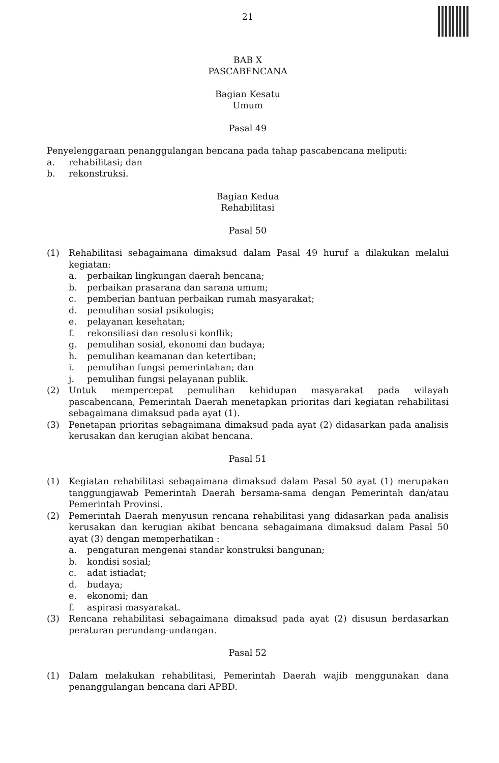21
BAB X
PASCABENCANA
Bagian Kesatu
Umum
Pasal 49
Penyelenggaraan penanggulangan bencana pada tahap pascabencana meliputi:
a. rehabilitasi; dan
b. rekonstruksi.
Bagian Kedua
Rehabilitasi
Pasal 50
(1) Rehabilitasi sebagaimana dimaksud dalam Pasal 49 huruf a dilakukan melalui kegiatan:
a. perbaikan lingkungan daerah bencana;
b. perbaikan prasarana dan sarana umum;
c. pemberian bantuan perbaikan rumah masyarakat;
d. pemulihan sosial psikologis;
e. pelayanan kesehatan;
f. rekonsiliasi dan resolusi konflik;
g. pemulihan sosial, ekonomi dan budaya;
h. pemulihan keamanan dan ketertiban;
i. pemulihan fungsi pemerintahan; dan
j. pemulihan fungsi pelayanan publik.
(2) Untuk mempercepat pemulihan kehidupan masyarakat pada wilayah pascabencana, Pemerintah Daerah menetapkan prioritas dari kegiatan rehabilitasi sebagaimana dimaksud pada ayat (1).
(3) Penetapan prioritas sebagaimana dimaksud pada ayat (2) didasarkan pada analisis kerusakan dan kerugian akibat bencana.
Pasal 51
(1) Kegiatan rehabilitasi sebagaimana dimaksud dalam Pasal 50 ayat (1) merupakan tanggungjawab Pemerintah Daerah bersama-sama dengan Pemerintah dan/atau Pemerintah Provinsi.
(2) Pemerintah Daerah menyusun rencana rehabilitasi yang didasarkan pada analisis kerusakan dan kerugian akibat bencana sebagaimana dimaksud dalam Pasal 50 ayat (3) dengan memperhatikan :
a. pengaturan mengenai standar konstruksi bangunan;
b. kondisi sosial;
c. adat istiadat;
d. budaya;
e. ekonomi; dan
f. aspirasi masyarakat.
(3) Rencana rehabilitasi sebagaimana dimaksud pada ayat (2) disusun berdasarkan peraturan perundang-undangan.
Pasal 52
(1) Dalam melakukan rehabilitasi, Pemerintah Daerah wajib menggunakan dana penanggulangan bencana dari APBD.